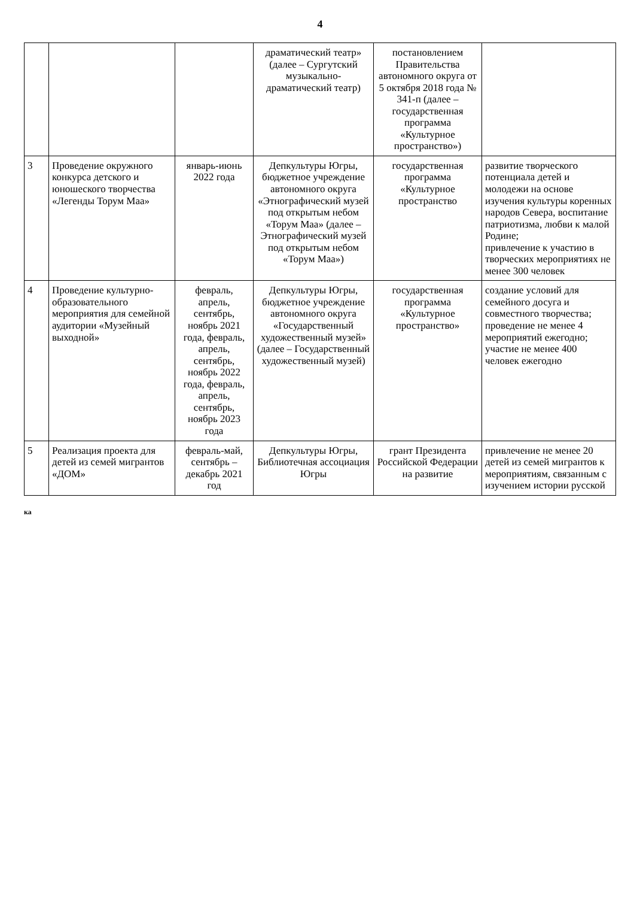4
| | | | драматический театр» (далее – Сургутский музыкально-драматический театр) | постановлением Правительства автономного округа от 5 октября 2018 года № 341-п (далее – государственная программа «Культурное пространство») | |
| 3 | Проведение окружного конкурса детского и юношеского творчества «Легенды Торум Маа» | январь-июнь 2022 года | Депкультуры Югры, бюджетное учреждение автономного округа «Этнографический музей под открытым небом «Торум Маа» (далее – Этнографический музей под открытым небом «Торум Маа») | государственная программа «Культурное пространство | развитие творческого потенциала детей и молодежи на основе изучения культуры коренных народов Севера, воспитание патриотизма, любви к малой Родине; привлечение к участию в творческих мероприятиях не менее 300 человек |
| 4 | Проведение культурно-образовательного мероприятия для семейной аудитории «Музейный выходной» | февраль, апрель, сентябрь, ноябрь 2021 года, февраль, апрель, сентябрь, ноябрь 2022 года, февраль, апрель, сентябрь, ноябрь 2023 года | Депкультуры Югры, бюджетное учреждение автономного округа «Государственный художественный музей» (далее – Государственный художественный музей) | государственная программа «Культурное пространство» | создание условий для семейного досуга и совместного творчества; проведение не менее 4 мероприятий ежегодно; участие не менее 400 человек ежегодно |
| 5 | Реализация проекта для детей из семей мигрантов «ДОМ» | февраль-май, сентябрь – декабрь 2021 год | Депкультуры Югры, Библиотечная ассоциация Югры | грант Президента Российской Федерации на развитие | привлечение не менее 20 детей из семей мигрантов к мероприятиям, связанным с изучением истории русской |
ка